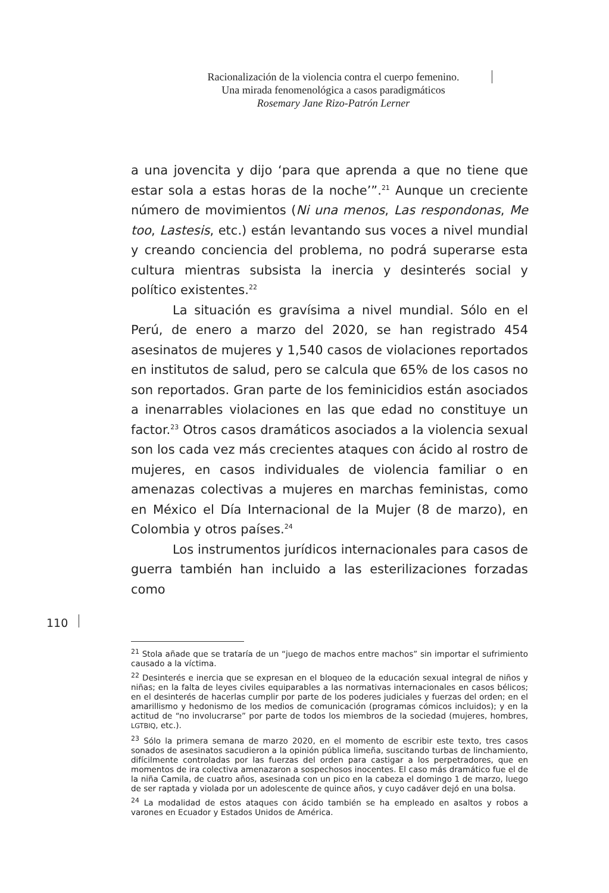Racionalización de la violencia contra el cuerpo femenino.
Una mirada fenomenológica a casos paradigmáticos
Rosemary Jane Rizo-Patrón Lerner
a una jovencita y dijo ‘para que aprenda a que no tiene que estar sola a estas horas de la noche’”.<sup>21</sup> Aunque un creciente número de movimientos (Ni una menos, Las respondonas, Me too, Lastesis, etc.) están levantando sus voces a nivel mundial y creando conciencia del problema, no podrá superarse esta cultura mientras subsista la inercia y desinterés social y político existentes.<sup>22</sup>
La situación es gravísima a nivel mundial. Sólo en el Perú, de enero a marzo del 2020, se han registrado 454 asesinatos de mujeres y 1,540 casos de violaciones reportados en institutos de salud, pero se calcula que 65% de los casos no son reportados. Gran parte de los feminicidios están asociados a inenarrables violaciones en las que edad no constituye un factor.<sup>23</sup> Otros casos dramáticos asociados a la violencia sexual son los cada vez más crecientes ataques con ácido al rostro de mujeres, en casos individuales de violencia familiar o en amenazas colectivas a mujeres en marchas feministas, como en México el Día Internacional de la Mujer (8 de marzo), en Colombia y otros países.<sup>24</sup>
Los instrumentos jurídicos internacionales para casos de guerra también han incluido a las esterilizaciones forzadas como
<sup>21</sup> Stola añade que se trataría de un “juego de machos entre machos” sin importar el sufrimiento causado a la víctima.
<sup>22</sup> Desinterés e inercia que se expresan en el bloqueo de la educación sexual integral de niños y niñas; en la falta de leyes civiles equiparables a las normativas internacionales en casos bélicos; en el desinterés de hacerlas cumplir por parte de los poderes judiciales y fuerzas del orden; en el amarillismo y hedonismo de los medios de comunicación (programas cómicos incluidos); y en la actitud de “no involucrarse” por parte de todos los miembros de la sociedad (mujeres, hombres, LGTBIQ, etc.).
<sup>23</sup> Sólo la primera semana de marzo 2020, en el momento de escribir este texto, tres casos sonados de asesinatos sacudieron a la opinión pública limeña, suscitando turbas de linchamiento, difícilmente controladas por las fuerzas del orden para castigar a los perpetradores, que en momentos de ira colectiva amenazaron a sospechosos inocentes. El caso más dramático fue el de la niña Camila, de cuatro años, asesinada con un pico en la cabeza el domingo 1 de marzo, luego de ser raptada y violada por un adolescente de quince años, y cuyo cadáver dejó en una bolsa.
<sup>24</sup> La modalidad de estos ataques con ácido también se ha empleado en asaltos y robos a varones en Ecuador y Estados Unidos de América.
110